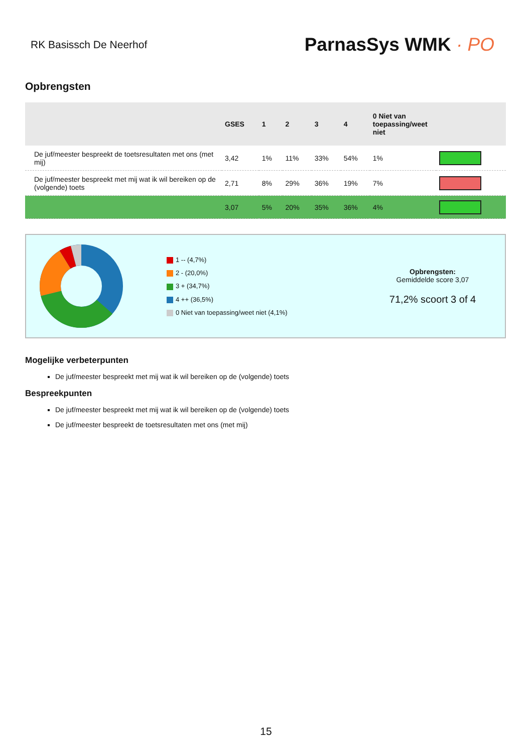RK Basissch De Neerhof
ParnasSys WMK · PO
Opbrengsten
| | GSES | 1 | 2 | 3 | 4 | 0 Niet van toepassing/weet niet | |
| --- | --- | --- | --- | --- | --- | --- | --- |
| De juf/meester bespreekt de toetsresultaten met ons (met mij) | 3,42 | 1% | 11% | 33% | 54% | 1% | |
| De juf/meester bespreekt met mij wat ik wil bereiken op de (volgende) toets | 2,71 | 8% | 29% | 36% | 19% | 7% | |
| | 3,07 | 5% | 20% | 35% | 36% | 4% | |
1 -- (4,7%)
2 - (20,0%)
3 + (34,7%)
4 ++ (36,5%)
0 Niet van toepassing/weet niet (4,1%)
Opbrengsten:
Gemiddelde score 3,07
71,2% scoort 3 of 4
Mogelijke verbeterpunten
De juf/meester bespreekt met mij wat ik wil bereiken op de (volgende) toets
Bespreekpunten
De juf/meester bespreekt met mij wat ik wil bereiken op de (volgende) toets
De juf/meester bespreekt de toetsresultaten met ons (met mij)
15